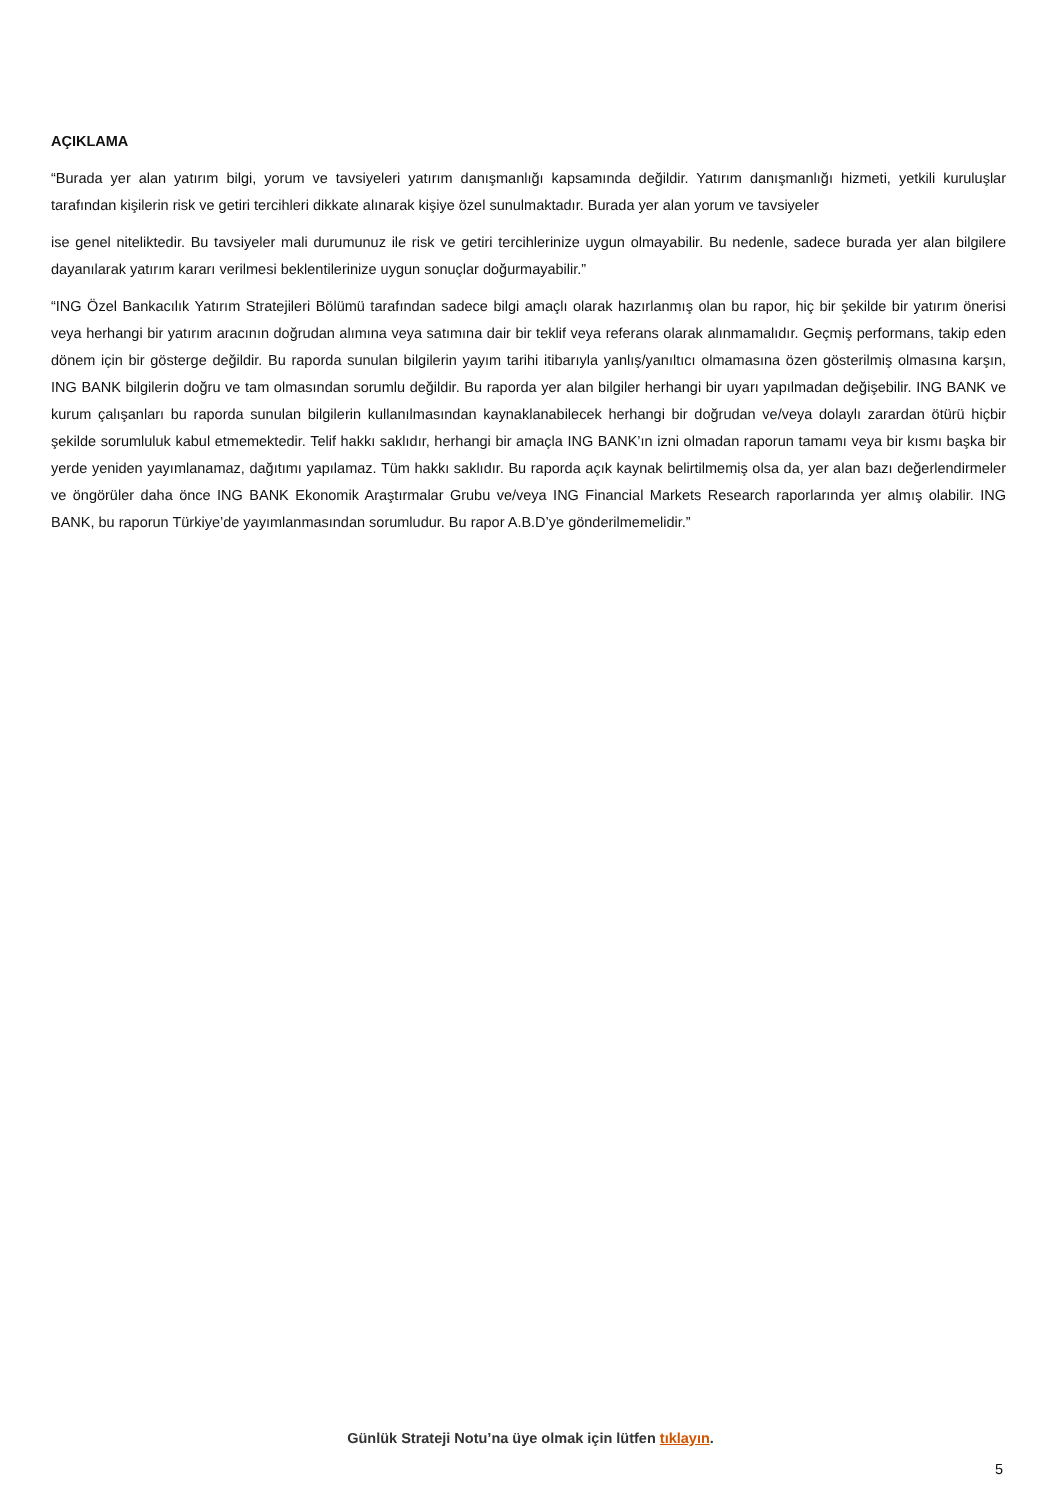AÇIKLAMA
“Burada yer alan yatırım bilgi, yorum ve tavsiyeleri yatırım danışmanlığı kapsamında değildir. Yatırım danışmanlığı hizmeti, yetkili kuruluşlar tarafından kişilerin risk ve getiri tercihleri dikkate alınarak kişiye özel sunulmaktadır. Burada yer alan yorum ve tavsiyeler
ise genel niteliktedir. Bu tavsiyeler mali durumunuz ile risk ve getiri tercihlerinize uygun olmayabilir. Bu nedenle, sadece burada yer alan bilgilere dayanılarak yatırım kararı verilmesi beklentilerinize uygun sonuçlar doğurmayabilir.”
“ING Özel Bankacılık Yatırım Stratejileri Bölümü tarafından sadece bilgi amaçlı olarak hazırlanmış olan bu rapor, hiç bir şekilde bir yatırım önerisi veya herhangi bir yatırım aracının doğrudan alımına veya satımına dair bir teklif veya referans olarak alınmamalıdır. Geçmiş performans, takip eden dönem için bir gösterge değildir. Bu raporda sunulan bilgilerin yayım tarihi itibarıyla yanlış/yanıltıcı olmamasına özen gösterilmiş olmasına karşın, ING BANK bilgilerin doğru ve tam olmasından sorumlu değildir. Bu raporda yer alan bilgiler herhangi bir uyarı yapılmadan değişebilir. ING BANK ve kurum çalışanları bu raporda sunulan bilgilerin kullanılmasından kaynaklanabilecek herhangi bir doğrudan ve/veya dolaylı zarardan ötürü hiçbir şekilde sorumluluk kabul etmemektedir. Telif hakkı saklıdır, herhangi bir amaçla ING BANK’ın izni olmadan raporun tamamı veya bir kısmı başka bir yerde yeniden yayımlanamaz, dağıtımı yapılamaz. Tüm hakkı saklıdır. Bu raporda açık kaynak belirtilmemiş olsa da, yer alan bazı değerlendirmeler ve öngörüler daha önce ING BANK Ekonomik Araştırmalar Grubu ve/veya ING Financial Markets Research raporlarında yer almış olabilir. ING BANK, bu raporun Türkiye’de yayımlanmasından sorumludur. Bu rapor A.B.D’ye gönderilmemelidir.”
Günlük Strateji Notu’na üye olmak için lütfen tıklayın.
5